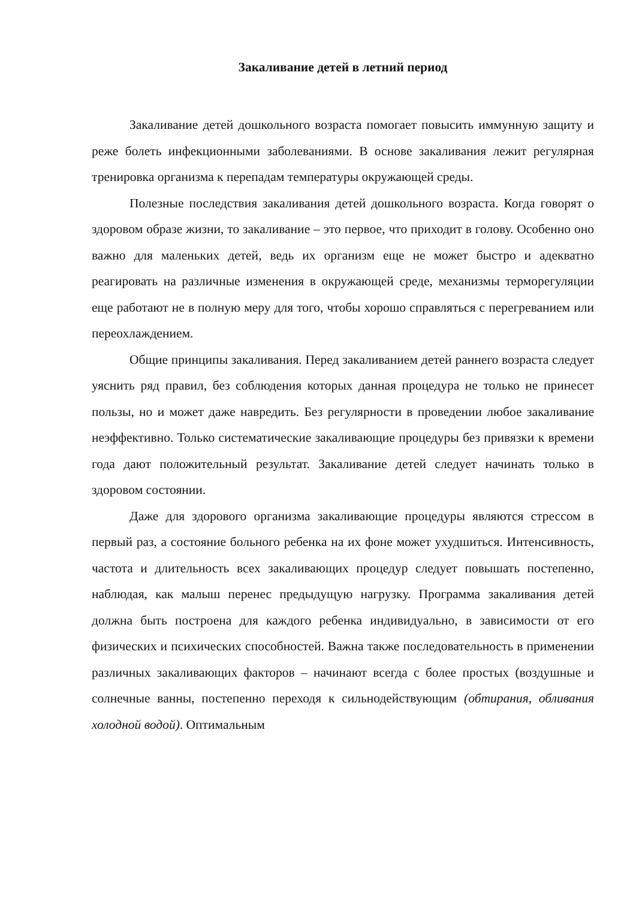Закаливание детей в летний период
Закаливание детей дошкольного возраста помогает повысить иммунную защиту и реже болеть инфекционными заболеваниями. В основе закаливания лежит регулярная тренировка организма к перепадам температуры окружающей среды.
Полезные последствия закаливания детей дошкольного возраста. Когда говорят о здоровом образе жизни, то закаливание – это первое, что приходит в голову. Особенно оно важно для маленьких детей, ведь их организм еще не может быстро и адекватно реагировать на различные изменения в окружающей среде, механизмы терморегуляции еще работают не в полную меру для того, чтобы хорошо справляться с перегреванием или переохлаждением.
Общие принципы закаливания. Перед закаливанием детей раннего возраста следует уяснить ряд правил, без соблюдения которых данная процедура не только не принесет пользы, но и может даже навредить. Без регулярности в проведении любое закаливание неэффективно. Только систематические закаливающие процедуры без привязки к времени года дают положительный результат. Закаливание детей следует начинать только в здоровом состоянии.
Даже для здорового организма закаливающие процедуры являются стрессом в первый раз, а состояние больного ребенка на их фоне может ухудшиться. Интенсивность, частота и длительность всех закаливающих процедур следует повышать постепенно, наблюдая, как малыш перенес предыдущую нагрузку. Программа закаливания детей должна быть построена для каждого ребенка индивидуально, в зависимости от его физических и психических способностей. Важна также последовательность в применении различных закаливающих факторов – начинают всегда с более простых (воздушные и солнечные ванны, постепенно переходя к сильнодействующим (обтирания, обливания холодной водой). Оптимальным